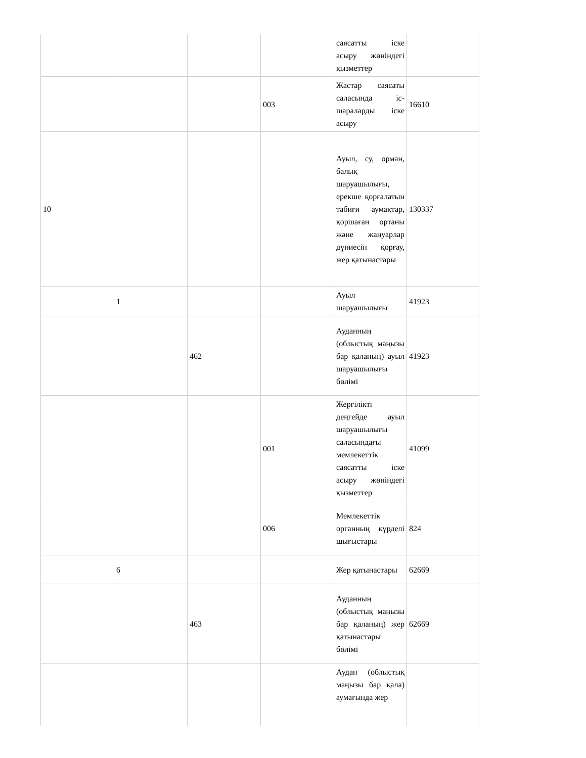| | | | | саясатты іске асыру жөніндегі қызметтер | |
| | | | 003 | Жастар саясаты саласында іс-шараларды іске асыру | 16610 |
| 10 | | | | Ауыл, су, орман, балық шаруашылығы, ерекше қорғалатын табиғи аумақтар, қоршаған ортаны және жануарлар дүниесін қорғау, жер қатынастары | 130337 |
| | 1 | | | Ауыл шаруашылығы | 41923 |
| | | 462 | | Ауданның (облыстық маңызы бар қаланың) ауыл шаруашылығы бөлімі | 41923 |
| | | | 001 | Жергілікті деңгейде ауыл шаруашылығы саласындағы мемлекеттік саясатты іске асыру жөніндегі қызметтер | 41099 |
| | | | 006 | Мемлекеттік органның күрделі шығыстары | 824 |
| | 6 | | | Жер қатынастары | 62669 |
| | | 463 | | Ауданның (облыстық маңызы бар қаланың) жер қатынастары бөлімі | 62669 |
| | | | | Аудан (облыстық маңызы бар қала) аумағында жер | |